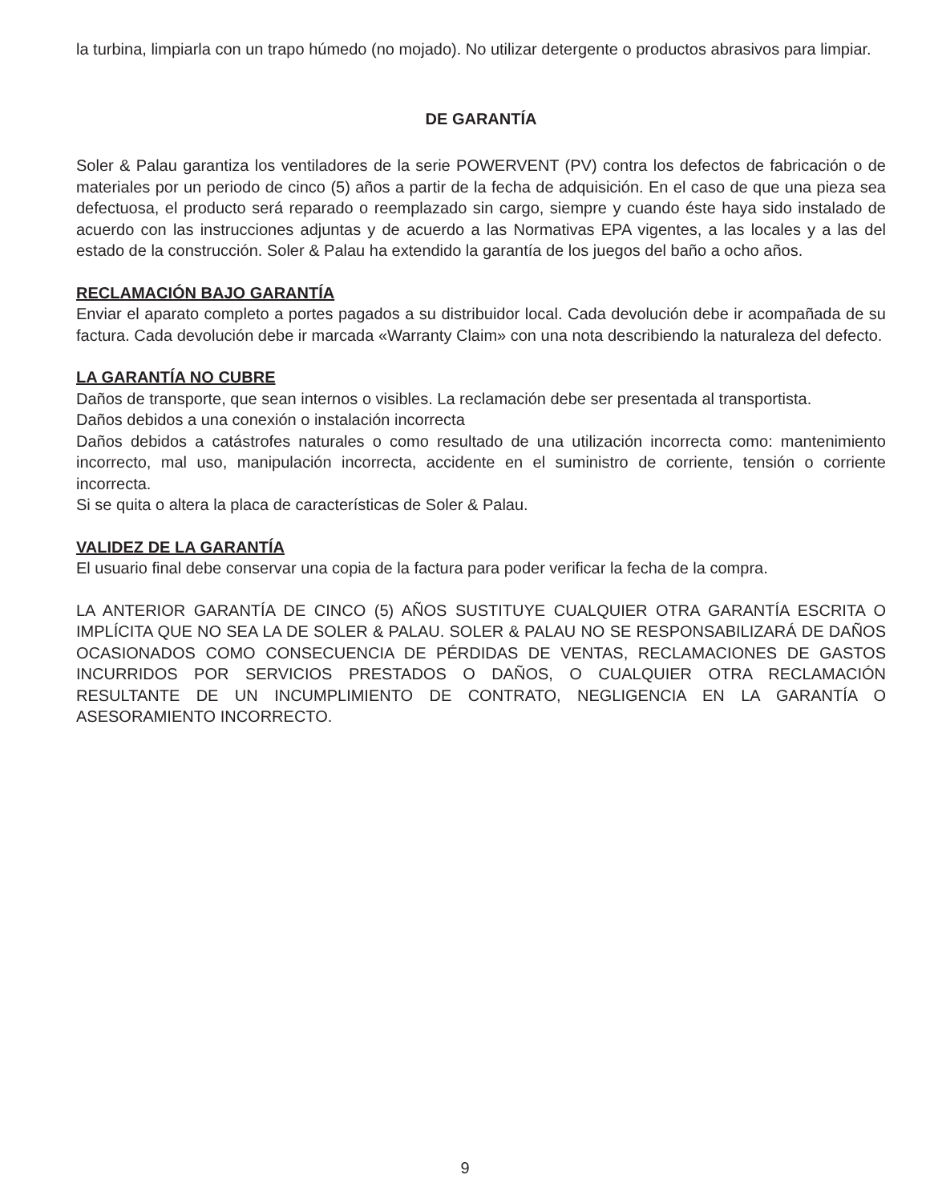la turbina, limpiarla con un trapo húmedo (no mojado). No utilizar detergente o productos abrasivos para limpiar.
DE GARANTÍA
Soler & Palau garantiza los ventiladores de la serie POWERVENT (PV) contra los defectos de fabricación o de materiales por un periodo de cinco (5) años a partir de la fecha de adquisición. En el caso de que una pieza sea defectuosa, el producto será reparado o reemplazado sin cargo, siempre y cuando éste haya sido instalado de acuerdo con las instrucciones adjuntas y de acuerdo a las Normativas EPA vigentes, a las locales y a las del estado de la construcción. Soler & Palau ha extendido la garantía de los juegos del baño a ocho años.
RECLAMACIÓN BAJO GARANTÍA
Enviar el aparato completo a portes pagados a su distribuidor local. Cada devolución debe ir acompañada de su factura. Cada devolución debe ir marcada «Warranty Claim» con una nota describiendo la naturaleza del defecto.
LA GARANTÍA NO CUBRE
Daños de transporte, que sean internos o visibles. La reclamación debe ser presentada al transportista.
Daños debidos a una conexión o instalación incorrecta
Daños debidos a catástrofes naturales o como resultado de una utilización incorrecta como: mantenimiento incorrecto, mal uso, manipulación incorrecta, accidente en el suministro de corriente, tensión o corriente incorrecta.
Si se quita o altera la placa de características de Soler & Palau.
VALIDEZ DE LA GARANTÍA
El usuario final debe conservar una copia de la factura para poder verificar la fecha de la compra.
LA ANTERIOR GARANTÍA DE CINCO (5) AÑOS SUSTITUYE CUALQUIER OTRA GARANTÍA ESCRITA O IMPLÍCITA QUE NO SEA LA DE SOLER & PALAU. SOLER & PALAU NO SE RESPONSABILIZARÁ DE DAÑOS OCASIONADOS COMO CONSECUENCIA DE PÉRDIDAS DE VENTAS, RECLAMACIONES DE GASTOS INCURRIDOS POR SERVICIOS PRESTADOS O DAÑOS, O CUALQUIER OTRA RECLAMACIÓN RESULTANTE DE UN INCUMPLIMIENTO DE CONTRATO, NEGLIGENCIA EN LA GARANTÍA O ASESORAMIENTO INCORRECTO.
9